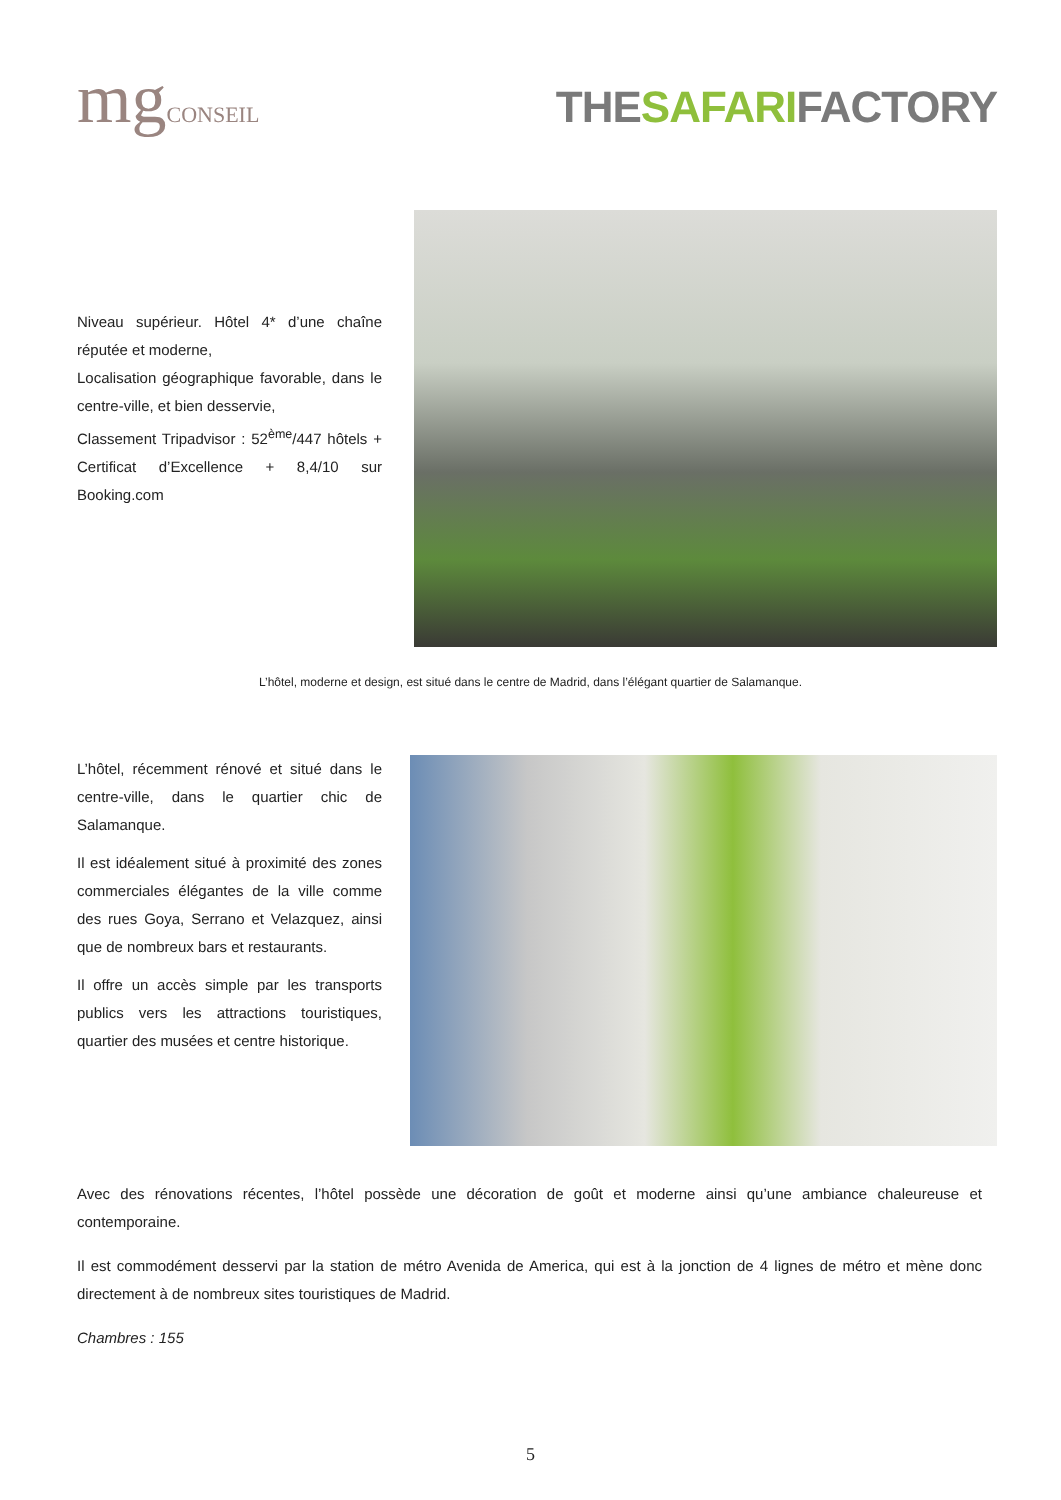mgCONSEIL
THESAFARIFACTORY
Niveau supérieur. Hôtel 4* d’une chaîne réputée et moderne,
Localisation géographique favorable, dans le centre-ville, et bien desservie,
Classement Tripadvisor : 52<sup>ème</sup>/447 hôtels + Certificat d’Excellence + 8,4/10 sur Booking.com
L’hôtel, moderne et design, est situé dans le centre de Madrid, dans l’élégant quartier de Salamanque.
L’hôtel, récemment rénové et situé dans le centre-ville, dans le quartier chic de Salamanque.
Il est idéalement situé à proximité des zones commerciales élégantes de la ville comme des rues Goya, Serrano et Velazquez, ainsi que de nombreux bars et restaurants.
Il offre un accès simple par les transports publics vers les attractions touristiques, quartier des musées et centre historique.
Avec des rénovations récentes, l’hôtel possède une décoration de goût et moderne ainsi qu’une ambiance chaleureuse et contemporaine.
Il est commodément desservi par la station de métro Avenida de America, qui est à la jonction de 4 lignes de métro et mène donc directement à de nombreux sites touristiques de Madrid.
Chambres : 155
5